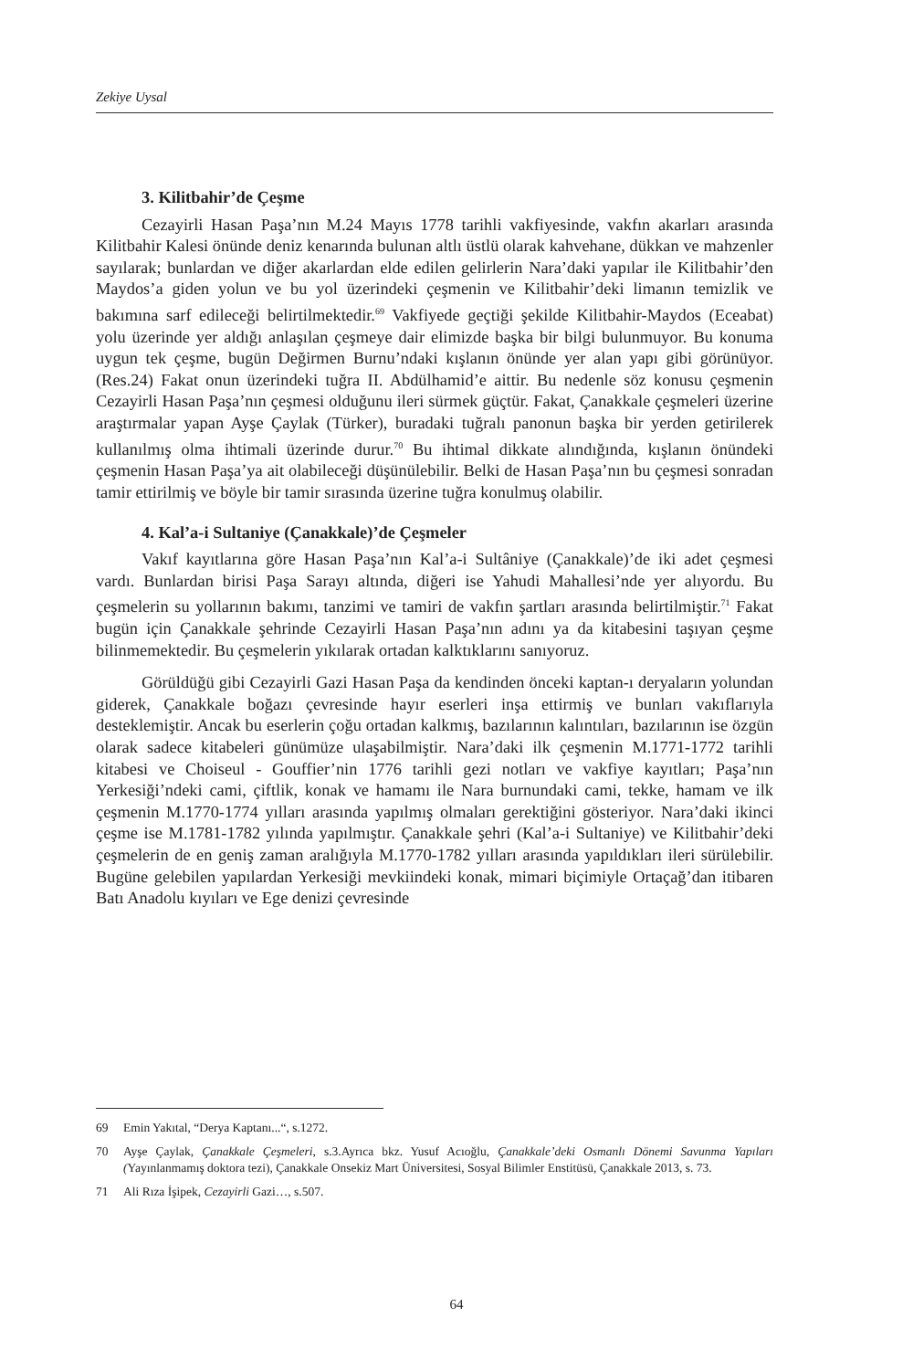Zekiye Uysal
3. Kilitbahir’de Çeşme
Cezayirli Hasan Paşa’nın M.24 Mayıs 1778 tarihli vakfiyesinde, vakfın akarları arasında Kilitbahir Kalesi önünde deniz kenarında bulunan altlı üstlü olarak kahvehane, dükkan ve mahzenler sayılarak; bunlardan ve diğer akarlardan elde edilen gelirlerin Nara’daki yapılar ile Kilitbahir’den Maydos’a giden yolun ve bu yol üzerindeki çeşmenin ve Kilitbahir’deki limanın temizlik ve bakımına sarf edileceği belirtilmektedir.<sup>69</sup> Vakfiyede geçtiği şekilde Kilitbahir-Maydos (Eceabat) yolu üzerinde yer aldığı anlaşılan çeşmeye dair elimizde başka bir bilgi bulunmuyor. Bu konuma uygun tek çeşme, bugün Değirmen Burnu’ndaki kışlanın önünde yer alan yapı gibi görünüyor. (Res.24) Fakat onun üzerindeki tuğra II. Abdülhamid’e aittir. Bu nedenle söz konusu çeşmenin Cezayirli Hasan Paşa’nın çeşmesi olduğunu ileri sürmek güçtür. Fakat, Çanakkale çeşmeleri üzerine araştırmalar yapan Ayşe Çaylak (Türker), buradaki tuğralı panonun başka bir yerden getirilerek kullanılmış olma ihtimali üzerinde durur.<sup>70</sup> Bu ihtimal dikkate alındığında, kışlanın önündeki çeşmenin Hasan Paşa’ya ait olabileceği düşünülebilir. Belki de Hasan Paşa’nın bu çeşmesi sonradan tamir ettirilmiş ve böyle bir tamir sırasında üzerine tuğra konulmuş olabilir.
4. Kal’a-i Sultaniye (Çanakkale)’de Çeşmeler
Vakıf kayıtlarına göre Hasan Paşa’nın Kal’a-i Sultâniye (Çanakkale)’de iki adet çeşmesi vardı. Bunlardan birisi Paşa Sarayı altında, diğeri ise Yahudi Mahallesi’nde yer alıyordu. Bu çeşmelerin su yollarının bakımı, tanzimi ve tamiri de vakfın şartları arasında belirtilmiştir.<sup>71</sup> Fakat bugün için Çanakkale şehrinde Cezayirli Hasan Paşa’nın adını ya da kitabesini taşıyan çeşme bilinmemektedir. Bu çeşmelerin yıkılarak ortadan kalktıklarını sanıyoruz.
Görüldüğü gibi Cezayirli Gazi Hasan Paşa da kendinden önceki kaptan-ı deryaların yolundan giderek, Çanakkale boğazı çevresinde hayır eserleri inşa ettirmiş ve bunları vakıflarıyla desteklemiştir. Ancak bu eserlerin çoğu ortadan kalkmış, bazılarının kalıntıları, bazılarının ise özgün olarak sadece kitabeleri günümüze ulaşabilmiştir. Nara’daki ilk çeşmenin M.1771-1772 tarihli kitabesi ve Choiseul - Gouffier’nin 1776 tarihli gezi notları ve vakfiye kayıtları; Paşa’nın Yerkesiği’ndeki cami, çiftlik, konak ve hamamı ile Nara burnundaki cami, tekke, hamam ve ilk çeşmenin M.1770-1774 yılları arasında yapılmış olmaları gerektiğini gösteriyor. Nara’daki ikinci çeşme ise M.1781-1782 yılında yapılmıştır. Çanakkale şehri (Kal’a-i Sultaniye) ve Kilitbahir’deki çeşmelerin de en geniş zaman aralığıyla M.1770-1782 yılları arasında yapıldıkları ileri sürülebilir. Bugüne gelebilen yapılardan Yerkesiği mevkiindeki konak, mimari biçimiyle Ortaçağ’dan itibaren Batı Anadolu kıyıları ve Ege denizi çevresinde
69 Emin Yakıtal, “Derya Kaptanı...“, s.1272.
70 Ayşe Çaylak, Çanakkale Çeşmeleri, s.3.Ayrıca bkz. Yusuf Acıoğlu, Çanakkale’deki Osmanlı Dönemi Savunma Yapıları (Yayınlanmamış doktora tezi), Çanakkale Onsekiz Mart Üniversitesi, Sosyal Bilimler Enstitüsü, Çanakkale 2013, s. 73.
71 Ali Rıza İşipek, Cezayirli Gazi…, s.507.
64